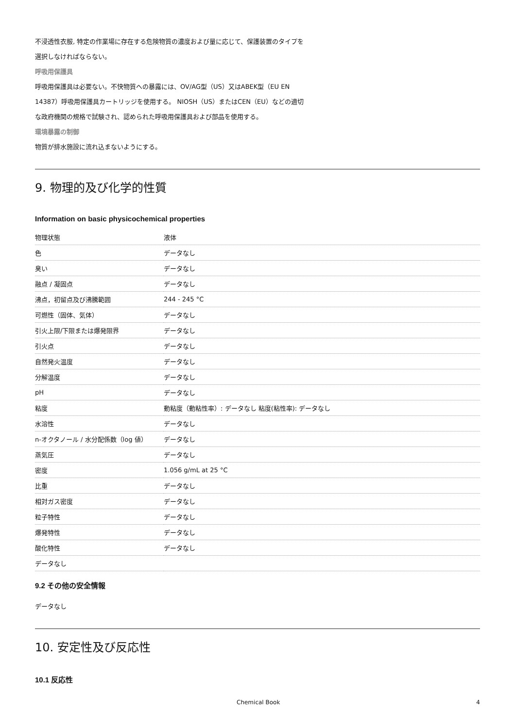不浸透性衣服, 特定の作業場に存在する危険物質の濃度および量に応じて、保護装置のタイプを
選択しなければならない。
呼吸用保護具
呼吸用保護具は必要ない。不快物質への暴露には、OV/AG型（US）又はABEK型（EU EN
14387）呼吸用保護具カートリッジを使用する。 NIOSH（US）またはCEN（EU）などの適切
な政府機関の規格で試験され、認められた呼吸用保護具および部品を使用する。
環境暴露の制御
物質が排水施設に流れ込まないようにする。
9. 物理的及び化学的性質
Information on basic physicochemical properties
| 物理状態 | 液体 |
| 色 | データなし |
| 臭い | データなし |
| 融点 / 凝固点 | データなし |
| 沸点，初留点及び沸騰範囲 | 244 - 245 °C |
| 可燃性（固体、気体） | データなし |
| 引火上限/下限または爆発限界 | データなし |
| 引火点 | データなし |
| 自然発火温度 | データなし |
| 分解温度 | データなし |
| pH | データなし |
| 粘度 | 動粘度（動粘性率）: データなし 粘度(粘性率): データなし |
| 水溶性 | データなし |
| n-オクタノール / 水分配係数（log 値） | データなし |
| 蒸気圧 | データなし |
| 密度 | 1.056 g/mL at 25 °C |
| 比重 | データなし |
| 相対ガス密度 | データなし |
| 粒子特性 | データなし |
| 爆発特性 | データなし |
| 酸化特性 | データなし |
| データなし | |
9.2 その他の安全情報
データなし
10. 安定性及び反応性
10.1 反応性
Chemical Book 4